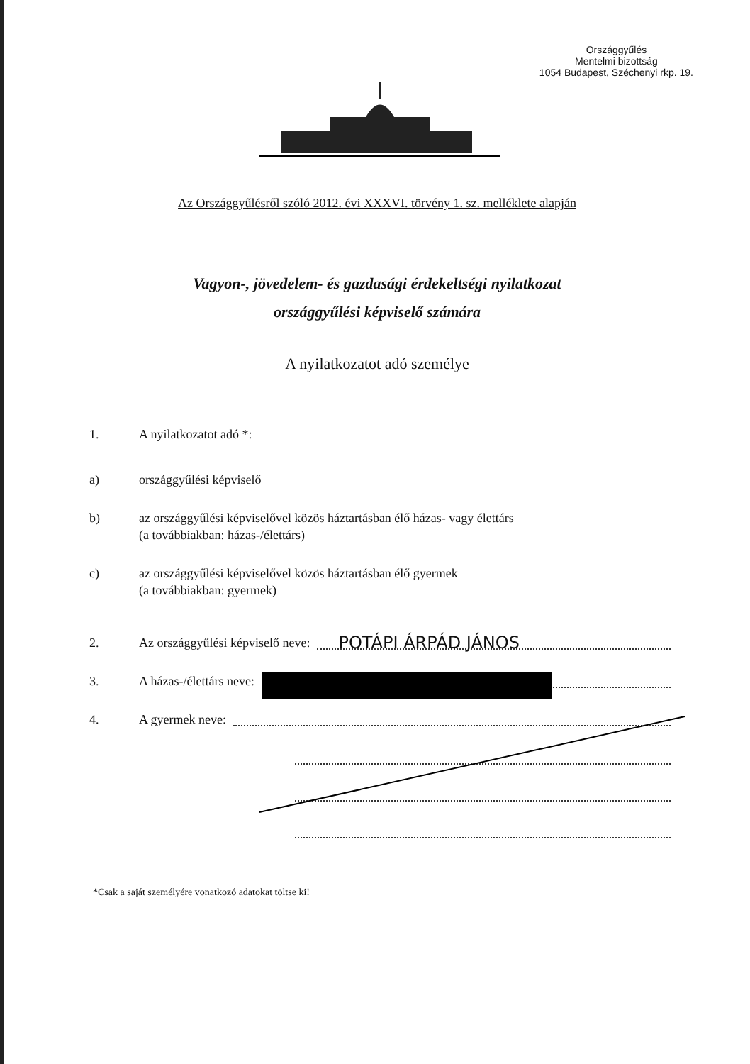Országgyűlés
Mentelmi bizottság
1054 Budapest, Széchenyi rkp. 19.
Az Országgyűlésről szóló 2012. évi XXXVI. törvény 1. sz. melléklete alapján
Vagyon-, jövedelem- és gazdasági érdekeltségi nyilatkozat
országgyűlési képviselő számára
A nyilatkozatot adó személye
1. A nyilatkozatot adó *:
a) országgyűlési képviselő
b) az országgyűlési képviselővel közös háztartásban élő házas- vagy élettárs
(a továbbiakban: házas-/élettárs)
c) az országgyűlési képviselővel közös háztartásban élő gyermek
(a továbbiakban: gyermek)
2. Az országgyűlési képviselő neve: POTÁPI ÁRPÁD JÁNOS
3. A házas-/élettárs neve:
4. A gyermek neve:
*Csak a saját személyére vonatkozó adatokat töltse ki!